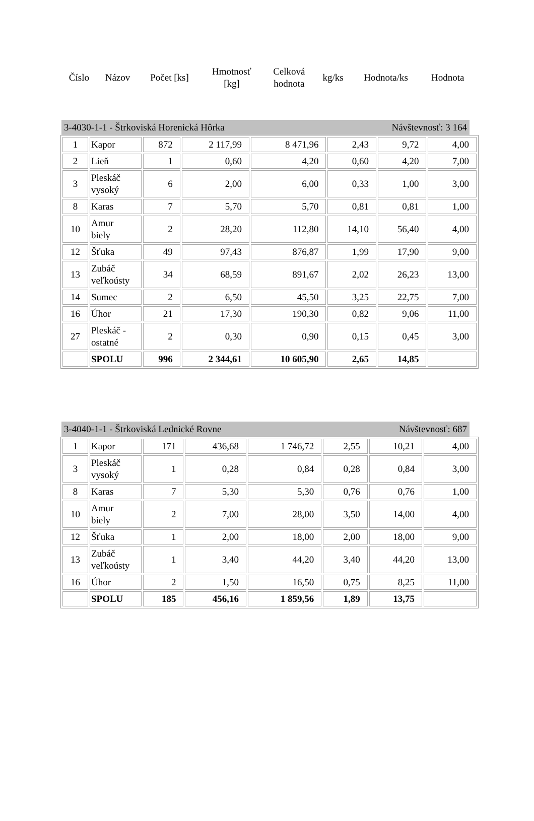| Číslo | Názov | Počet [ks] | Hmotnosť [kg] | Celková hodnota | kg/ks | Hodnota/ks | Hodnota |
3-4030-1-1 - Štrkoviská Horenická Hôrka Návštevnosť: 3 164
| 1 | Kapor | 872 | 2 117,99 | 8 471,96 | 2,43 | 9,72 | 4,00 |
| 2 | Lieň | 1 | 0,60 | 4,20 | 0,60 | 4,20 | 7,00 |
| 3 | Pleskáč vysoký | 6 | 2,00 | 6,00 | 0,33 | 1,00 | 3,00 |
| 8 | Karas | 7 | 5,70 | 5,70 | 0,81 | 0,81 | 1,00 |
| 10 | Amur biely | 2 | 28,20 | 112,80 | 14,10 | 56,40 | 4,00 |
| 12 | Šťuka | 49 | 97,43 | 876,87 | 1,99 | 17,90 | 9,00 |
| 13 | Zubáč veľkoústy | 34 | 68,59 | 891,67 | 2,02 | 26,23 | 13,00 |
| 14 | Sumec | 2 | 6,50 | 45,50 | 3,25 | 22,75 | 7,00 |
| 16 | Úhor | 21 | 17,30 | 190,30 | 0,82 | 9,06 | 11,00 |
| 27 | Pleskáč - ostatné | 2 | 0,30 | 0,90 | 0,15 | 0,45 | 3,00 |
| | SPOLU | 996 | 2 344,61 | 10 605,90 | 2,65 | 14,85 | |
3-4040-1-1 - Štrkoviská Lednické Rovne Návštevnosť: 687
| 1 | Kapor | 171 | 436,68 | 1 746,72 | 2,55 | 10,21 | 4,00 |
| 3 | Pleskáč vysoký | 1 | 0,28 | 0,84 | 0,28 | 0,84 | 3,00 |
| 8 | Karas | 7 | 5,30 | 5,30 | 0,76 | 0,76 | 1,00 |
| 10 | Amur biely | 2 | 7,00 | 28,00 | 3,50 | 14,00 | 4,00 |
| 12 | Šťuka | 1 | 2,00 | 18,00 | 2,00 | 18,00 | 9,00 |
| 13 | Zubáč veľkoústy | 1 | 3,40 | 44,20 | 3,40 | 44,20 | 13,00 |
| 16 | Úhor | 2 | 1,50 | 16,50 | 0,75 | 8,25 | 11,00 |
| | SPOLU | 185 | 456,16 | 1 859,56 | 1,89 | 13,75 | |